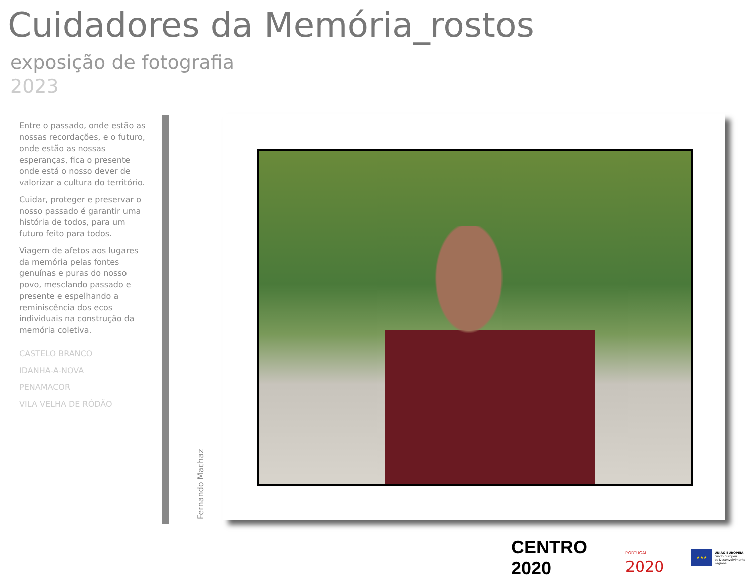Cuidadores da Memória_rostos
exposição de fotografia
2023
Entre o passado, onde estão as nossas recordações, e o futuro, onde estão as nossas esperanças, fica o presente onde está o nosso dever de valorizar a cultura do território.
Cuidar, proteger e preservar o nosso passado é garantir uma história de todos, para um futuro feito para todos.
Viagem de afetos aos lugares da memória pelas fontes genuínas e puras do nosso povo, mesclando passado e presente e espelhando a reminiscência dos ecos individuais na construção da memória coletiva.
CASTELO BRANCO
IDANHA-A-NOVA
PENAMACOR
VILA VELHA DE RÓDÃO
Fernando Machaz
CENTRO 2020
PORTUGAL 2020
★★★
UNIÃO EUROPEIA
Fundo Europeu
de Desenvolvimento Regional